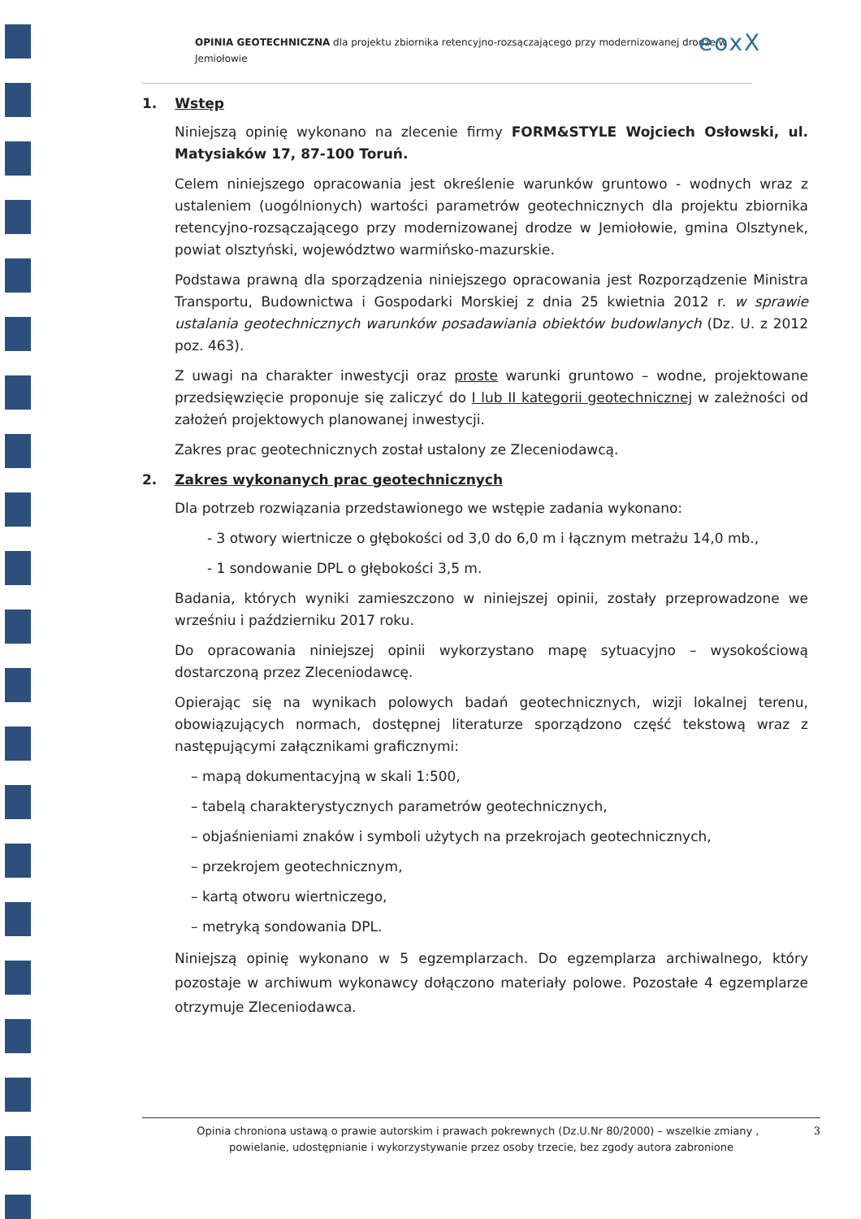OPINIA GEOTECHNICZNA dla projektu zbiornika retencyjno-rozsączającego przy modernizowanej drodze w Jemiołowie
eoxX
1. Wstęp
Niniejszą opinię wykonano na zlecenie firmy FORM&STYLE Wojciech Osłowski, ul. Matysiaków 17, 87-100 Toruń.
Celem niniejszego opracowania jest określenie warunków gruntowo - wodnych wraz z ustaleniem (uogólnionych) wartości parametrów geotechnicznych dla projektu zbiornika retencyjno-rozsączającego przy modernizowanej drodze w Jemiołowie, gmina Olsztynek, powiat olsztyński, województwo warmińsko-mazurskie.
Podstawa prawną dla sporządzenia niniejszego opracowania jest Rozporządzenie Ministra Transportu, Budownictwa i Gospodarki Morskiej z dnia 25 kwietnia 2012 r. w sprawie ustalania geotechnicznych warunków posadawiania obiektów budowlanych (Dz. U. z 2012 poz. 463).
Z uwagi na charakter inwestycji oraz proste warunki gruntowo – wodne, projektowane przedsięwzięcie proponuje się zaliczyć do I lub II kategorii geotechnicznej w zależności od założeń projektowych planowanej inwestycji.
Zakres prac geotechnicznych został ustalony ze Zleceniodawcą.
2. Zakres wykonanych prac geotechnicznych
Dla potrzeb rozwiązania przedstawionego we wstępie zadania wykonano:
- 3 otwory wiertnicze o głębokości od 3,0 do 6,0 m i łącznym metrażu 14,0 mb.,
- 1 sondowanie DPL o głębokości 3,5 m.
Badania, których wyniki zamieszczono w niniejszej opinii, zostały przeprowadzone we wrześniu i październiku 2017 roku.
Do opracowania niniejszej opinii wykorzystano mapę sytuacyjno – wysokościową dostarczoną przez Zleceniodawcę.
Opierając się na wynikach polowych badań geotechnicznych, wizji lokalnej terenu, obowiązujących normach, dostępnej literaturze sporządzono część tekstową wraz z następującymi załącznikami graficznymi:
– mapą dokumentacyjną w skali 1:500,
– tabelą charakterystycznych parametrów geotechnicznych,
– objaśnieniami znaków i symboli użytych na przekrojach geotechnicznych,
– przekrojem geotechnicznym,
– kartą otworu wiertniczego,
– metryką sondowania DPL.
Niniejszą opinię wykonano w 5 egzemplarzach. Do egzemplarza archiwalnego, który pozostaje w archiwum wykonawcy dołączono materiały polowe. Pozostałe 4 egzemplarze otrzymuje Zleceniodawca.
3 Opinia chroniona ustawą o prawie autorskim i prawach pokrewnych (Dz.U.Nr 80/2000) – wszelkie zmiany ,
powielanie, udostępnianie i wykorzystywanie przez osoby trzecie, bez zgody autora zabronione